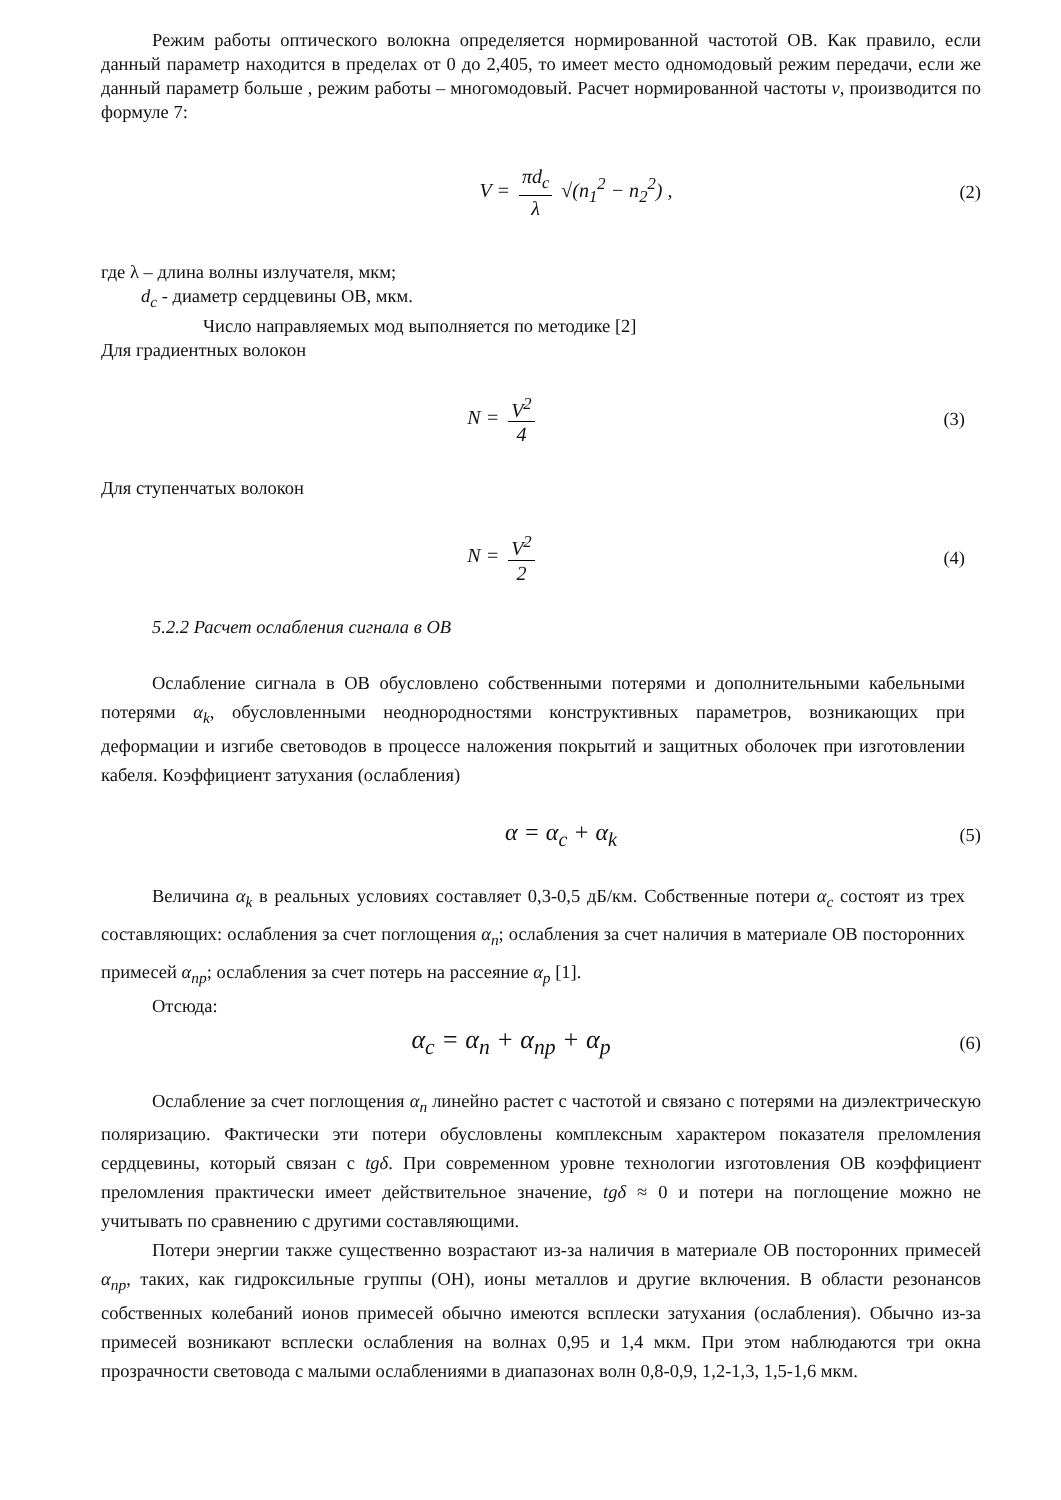Режим работы оптического волокна определяется нормированной частотой ОВ. Как правило, если данный параметр находится в пределах от 0 до 2,405, то имеет место одномодовый режим передачи, если же данный параметр больше , режим работы – многомодовый. Расчет нормированной частоты v, производится по формуле 7:
V = πd<sub>c</sub> λ √(n<sub>1</sub><sup>2</sup> − n<sub>2</sub><sup>2</sup>) , (2)
где λ – длина волны излучателя, мкм;
d<sub>c</sub> - диаметр сердцевины ОВ, мкм.
Число направляемых мод выполняется по методике [2]
Для градиентных волокон
N = V<sup>2</sup> 4 (3)
Для ступенчатых волокон
N = V<sup>2</sup> 2 (4)
5.2.2 Расчет ослабления сигнала в ОВ
Ослабление сигнала в ОВ обусловлено собственными потерями и дополнительными кабельными потерями α<sub>k</sub>, обусловленными неоднородностями конструктивных параметров, возникающих при деформации и изгибе световодов в процессе наложения покрытий и защитных оболочек при изготовлении кабеля. Коэффициент затухания (ослабления)
α = α<sub>c</sub> + α<sub>k</sub>
(5)
Величина α<sub>k</sub> в реальных условиях составляет 0,3-0,5 дБ/км. Собственные потери α<sub>c</sub> состоят из трех составляющих: ослабления за счет поглощения α<sub>n</sub>; ослабления за счет наличия в материале ОВ посторонних примесей α<sub>np</sub>; ослабления за счет потерь на рассеяние α<sub>p</sub> [1].
Отсюда:
α<sub>c</sub> = α<sub>n</sub> + α<sub>np</sub> + α<sub>p</sub>
(6)
Ослабление за счет поглощения α<sub>n</sub> линейно растет с частотой и связано с потерями на диэлектрическую поляризацию. Фактически эти потери обусловлены комплексным характером показателя преломления сердцевины, который связан с tgδ. При современном уровне технологии изготовления ОВ коэффициент преломления практически имеет действительное значение, tgδ ≈ 0 и потери на поглощение можно не учитывать по сравнению с другими составляющими.
Потери энергии также существенно возрастают из-за наличия в материале ОВ посторонних примесей α<sub>np</sub>, таких, как гидроксильные группы (OH), ионы металлов и другие включения. В области резонансов собственных колебаний ионов примесей обычно имеются всплески затухания (ослабления). Обычно из-за примесей возникают всплески ослабления на волнах 0,95 и 1,4 мкм. При этом наблюдаются три окна прозрачности световода с малыми ослаблениями в диапазонах волн 0,8-0,9, 1,2-1,3, 1,5-1,6 мкм.